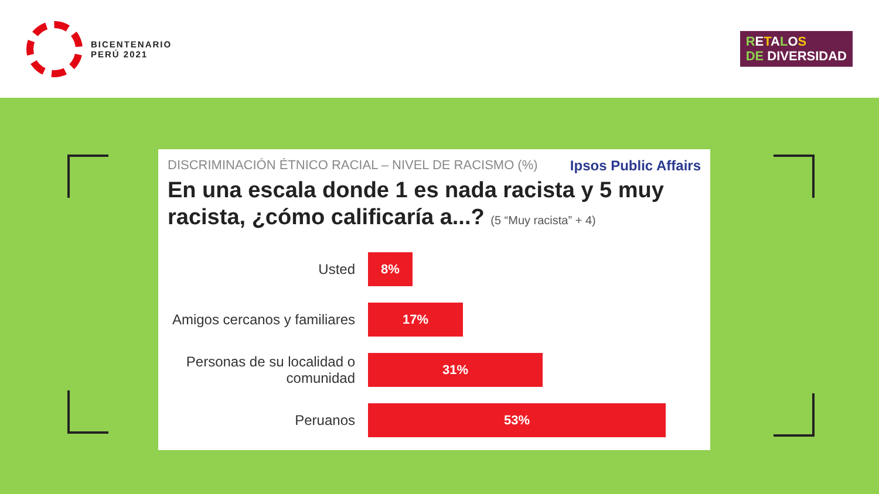BICENTENARIO
PERÚ 2021
RETALOS
DE DIVERSIDAD
Ipsos Public Affairs
DISCRIMINACIÓN ÉTNICO RACIAL – NIVEL DE RACISMO (%)
En una escala donde 1 es nada racista y 5 muy racista, ¿cómo calificaría a...? (5 “Muy racista” + 4)
Usted
8%
Amigos cercanos y familiares
17%
Personas de su localidad o comunidad
31%
Peruanos
53%